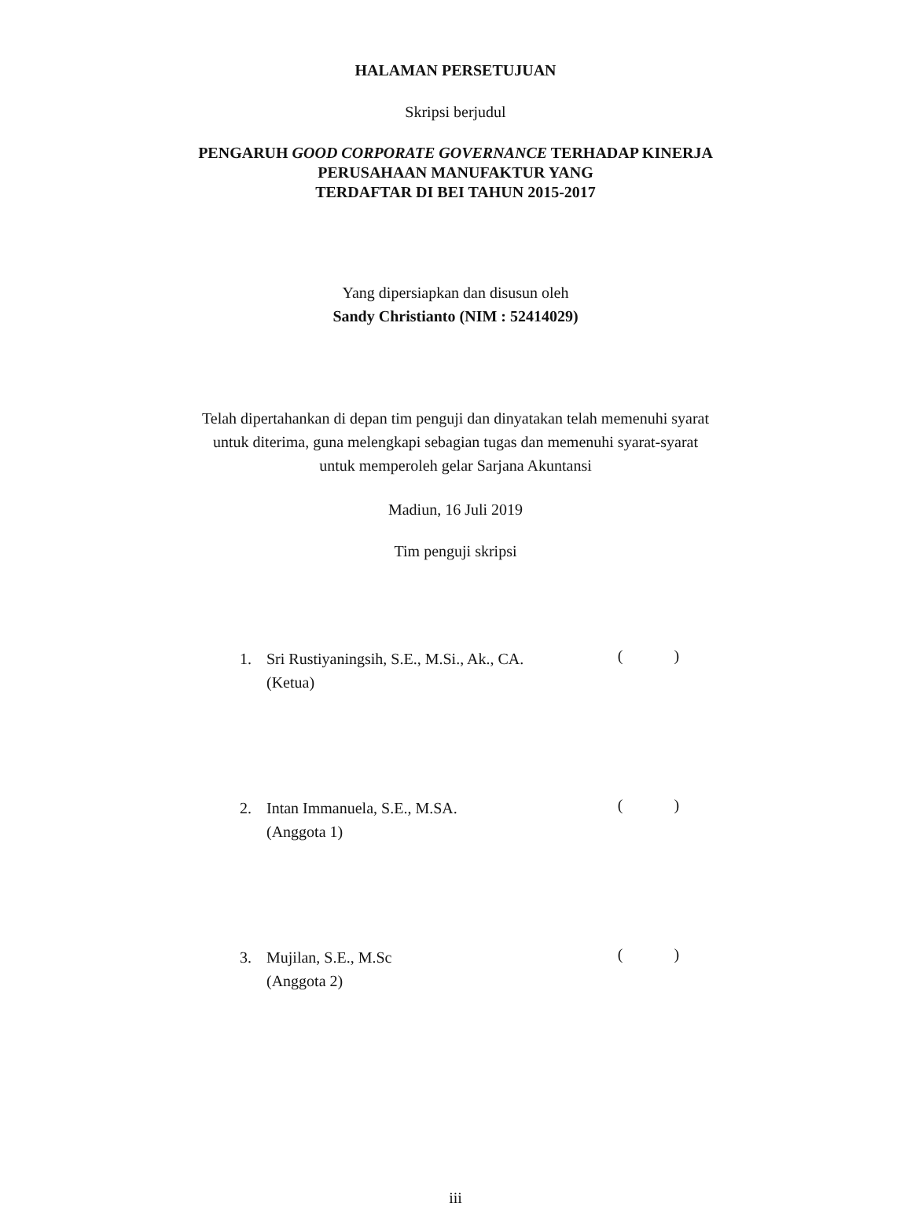HALAMAN PERSETUJUAN
Skripsi berjudul
PENGARUH GOOD CORPORATE GOVERNANCE TERHADAP KINERJA
PERUSAHAAN MANUFAKTUR YANG
TERDAFTAR DI BEI TAHUN 2015-2017
Yang dipersiapkan dan disusun oleh
Sandy Christianto (NIM : 52414029)
Telah dipertahankan di depan tim penguji dan dinyatakan telah memenuhi syarat
untuk diterima, guna melengkapi sebagian tugas dan memenuhi syarat-syarat
untuk memperoleh gelar Sarjana Akuntansi
Madiun, 16 Juli 2019
Tim penguji skripsi
1. Sri Rustiyaningsih, S.E., M.Si., Ak., CA.
(Ketua)
( )
2. Intan Immanuela, S.E., M.SA.
(Anggota 1)
( )
3. Mujilan, S.E., M.Sc
(Anggota 2)
( )
iii